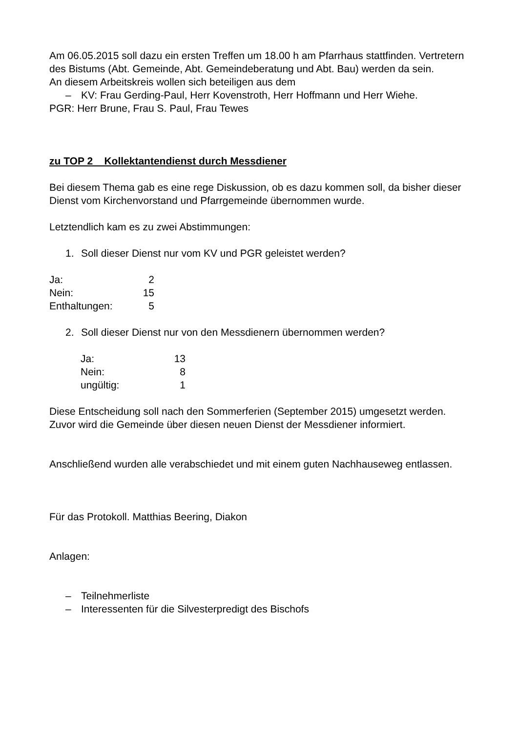Am 06.05.2015 soll dazu ein ersten Treffen um 18.00 h am Pfarrhaus stattfinden. Vertretern des Bistums (Abt. Gemeinde, Abt. Gemeindeberatung und Abt. Bau) werden da sein.
An diesem Arbeitskreis wollen sich beteiligen aus dem
– KV: Frau Gerding-Paul, Herr Kovenstroth, Herr Hoffmann und Herr Wiehe.
PGR: Herr Brune, Frau S. Paul, Frau Tewes
zu TOP 2 Kollektantendienst durch Messdiener
Bei diesem Thema gab es eine rege Diskussion, ob es dazu kommen soll, da bisher dieser Dienst vom Kirchenvorstand und Pfarrgemeinde übernommen wurde.
Letztendlich kam es zu zwei Abstimmungen:
1. Soll dieser Dienst nur vom KV und PGR geleistet werden?
| Ja: | 2 |
| Nein: | 15 |
| Enthaltungen: | 5 |
2. Soll dieser Dienst nur von den Messdienern übernommen werden?
| Ja: | 13 |
| Nein: | 8 |
| ungültig: | 1 |
Diese Entscheidung soll nach den Sommerferien (September 2015) umgesetzt werden. Zuvor wird die Gemeinde über diesen neuen Dienst der Messdiener informiert.
Anschließend wurden alle verabschiedet und mit einem guten Nachhauseweg entlassen.
Für das Protokoll. Matthias Beering, Diakon
Anlagen:
– Teilnehmerliste
– Interessenten für die Silvesterpredigt des Bischofs